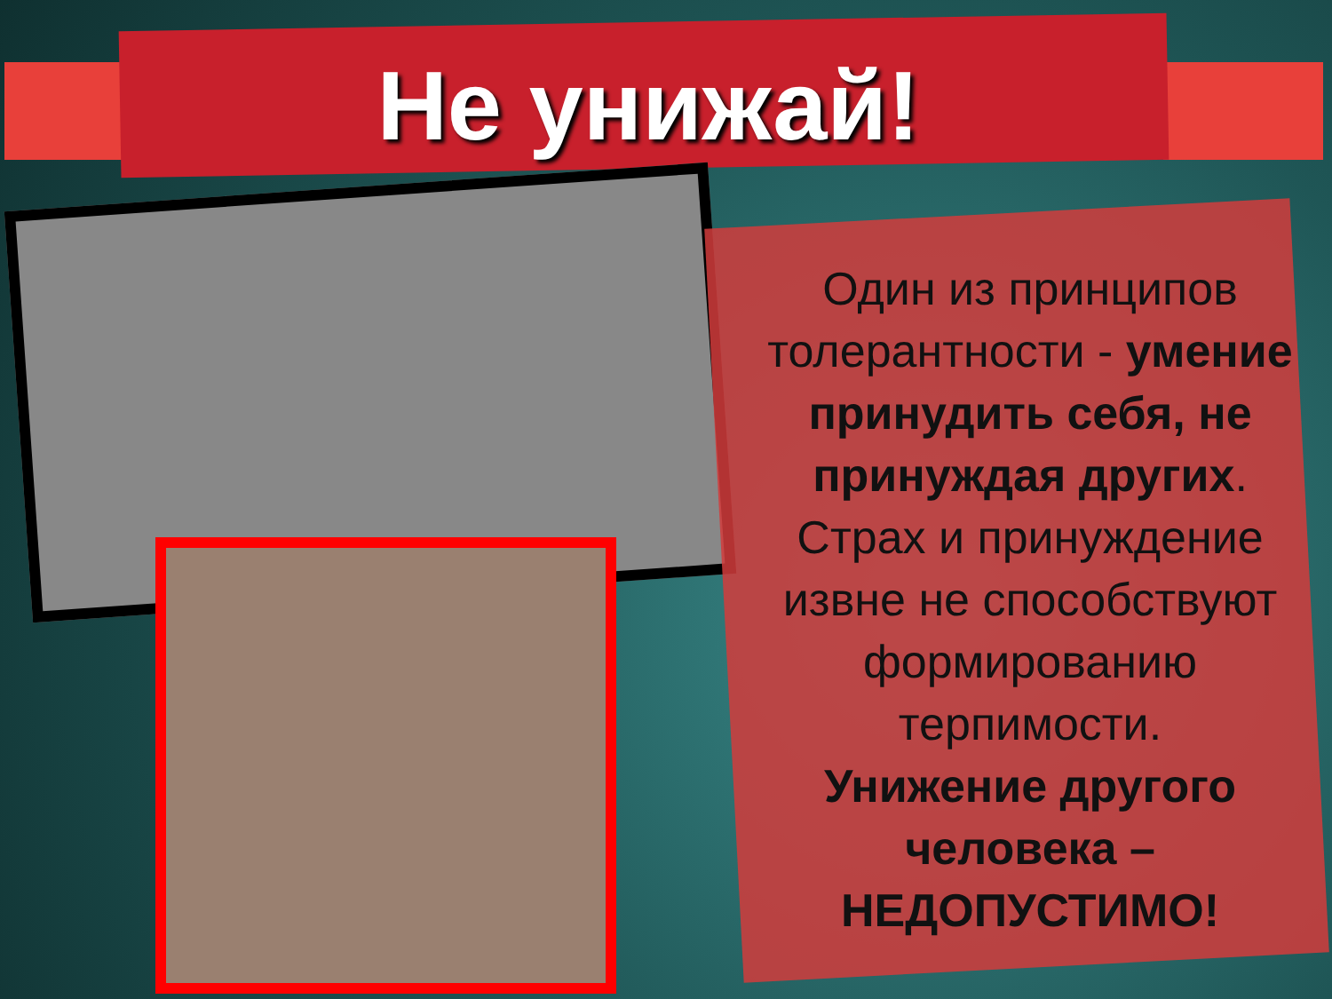Не унижай!
Один из принципов толерантности - умение принудить себя, не принуждая других.
Страх и принуждение извне не способствуют формированию терпимости.
Унижение другого человека – НЕДОПУСТИМО!